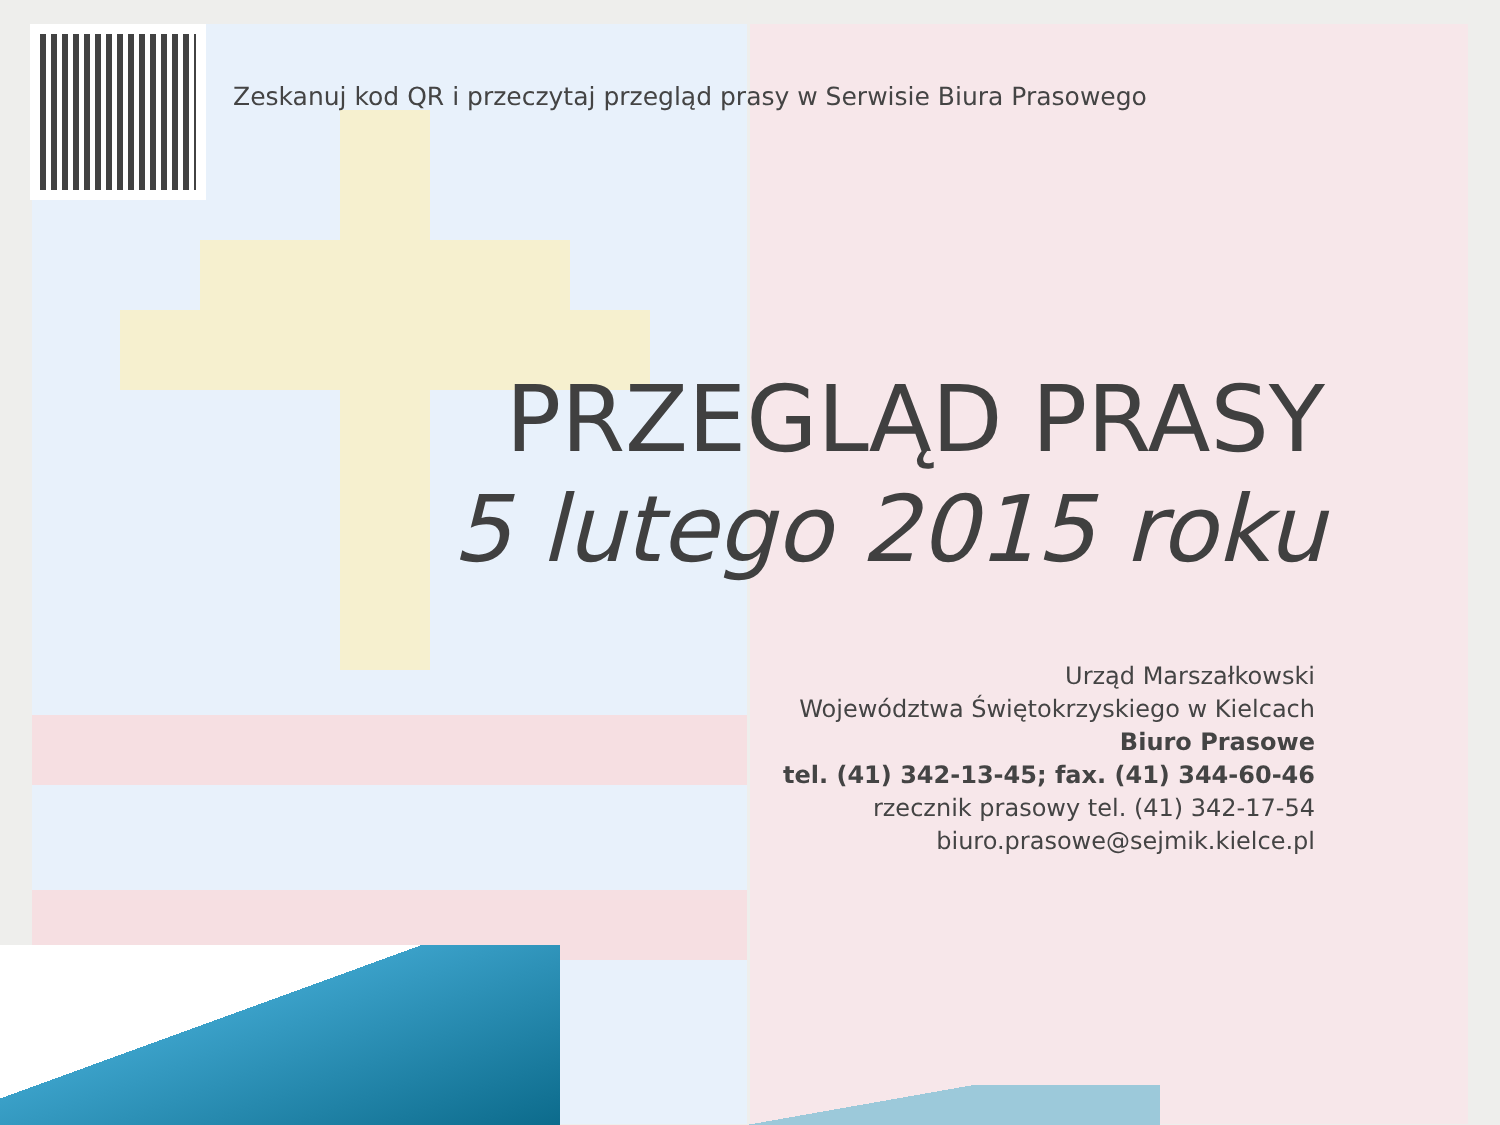Zeskanuj kod QR i przeczytaj przegląd prasy w Serwisie Biura Prasowego
PRZEGLĄD PRASY
5 lutego 2015 roku
Urząd Marszałkowski
Województwa Świętokrzyskiego w Kielcach
Biuro Prasowe
tel. (41) 342-13-45; fax. (41) 344-60-46
rzecznik prasowy tel. (41) 342-17-54
biuro.prasowe@sejmik.kielce.pl